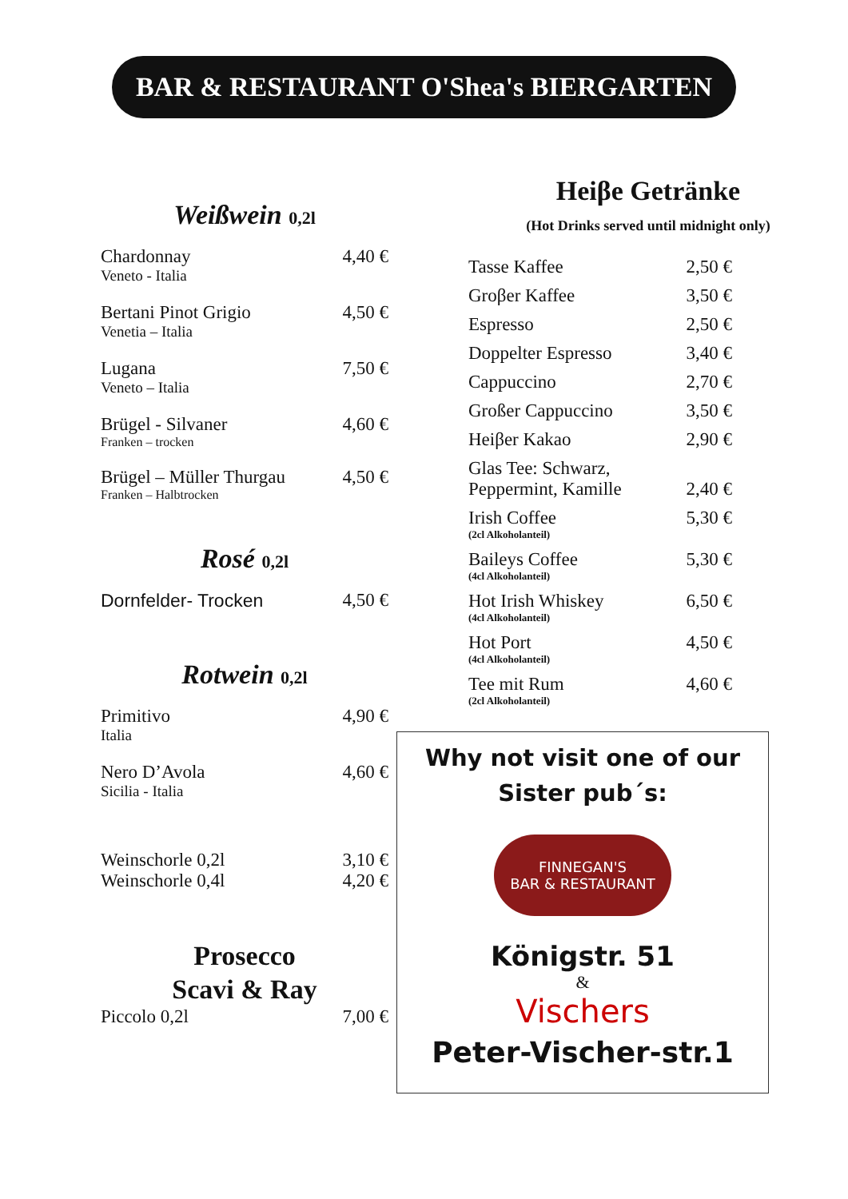BAR & RESTAURANT O'Shea's BIERGARTEN
Weißwein 0,2l
| Chardonnay Veneto - Italia | 4,40 € |
| Bertani Pinot Grigio Venetia – Italia | 4,50 € |
| Lugana Veneto – Italia | 7,50 € |
| Brügel - Silvaner Franken – trocken | 4,60 € |
| Brügel – Müller Thurgau Franken – Halbtrocken | 4,50 € |
Rosé 0,2l
| Dornfelder- Trocken | 4,50 € |
Rotwein 0,2l
| Primitivo Italia | 4,90 € |
| Nero D’Avola Sicilia - Italia | 4,60 € |
| Weinschorle 0,2l | 3,10 € |
| Weinschorle 0,4l | 4,20 € |
Prosecco
Scavi & Ray
| Piccolo 0,2l | 7,00 € |
Heiβe Getränke
(Hot Drinks served until midnight only)
| Tasse Kaffee | 2,50 € |
| Groβer Kaffee | 3,50 € |
| Espresso | 2,50 € |
| Doppelter Espresso | 3,40 € |
| Cappuccino | 2,70 € |
| Großer Cappuccino | 3,50 € |
| Heiβer Kakao | 2,90 € |
| Glas Tee: Schwarz, Peppermint, Kamille | 2,40 € |
| Irish Coffee (2cl Alkoholanteil) | 5,30 € |
| Baileys Coffee (4cl Alkoholanteil) | 5,30 € |
| Hot Irish Whiskey (4cl Alkoholanteil) | 6,50 € |
| Hot Port (4cl Alkoholanteil) | 4,50 € |
| Tee mit Rum (2cl Alkoholanteil) | 4,60 € |
Why not visit one of our
Sister pub´s:
FINNEGAN'S
BAR & RESTAURANT
Königstr. 51
&
Vischers
Peter-Vischer-str.1